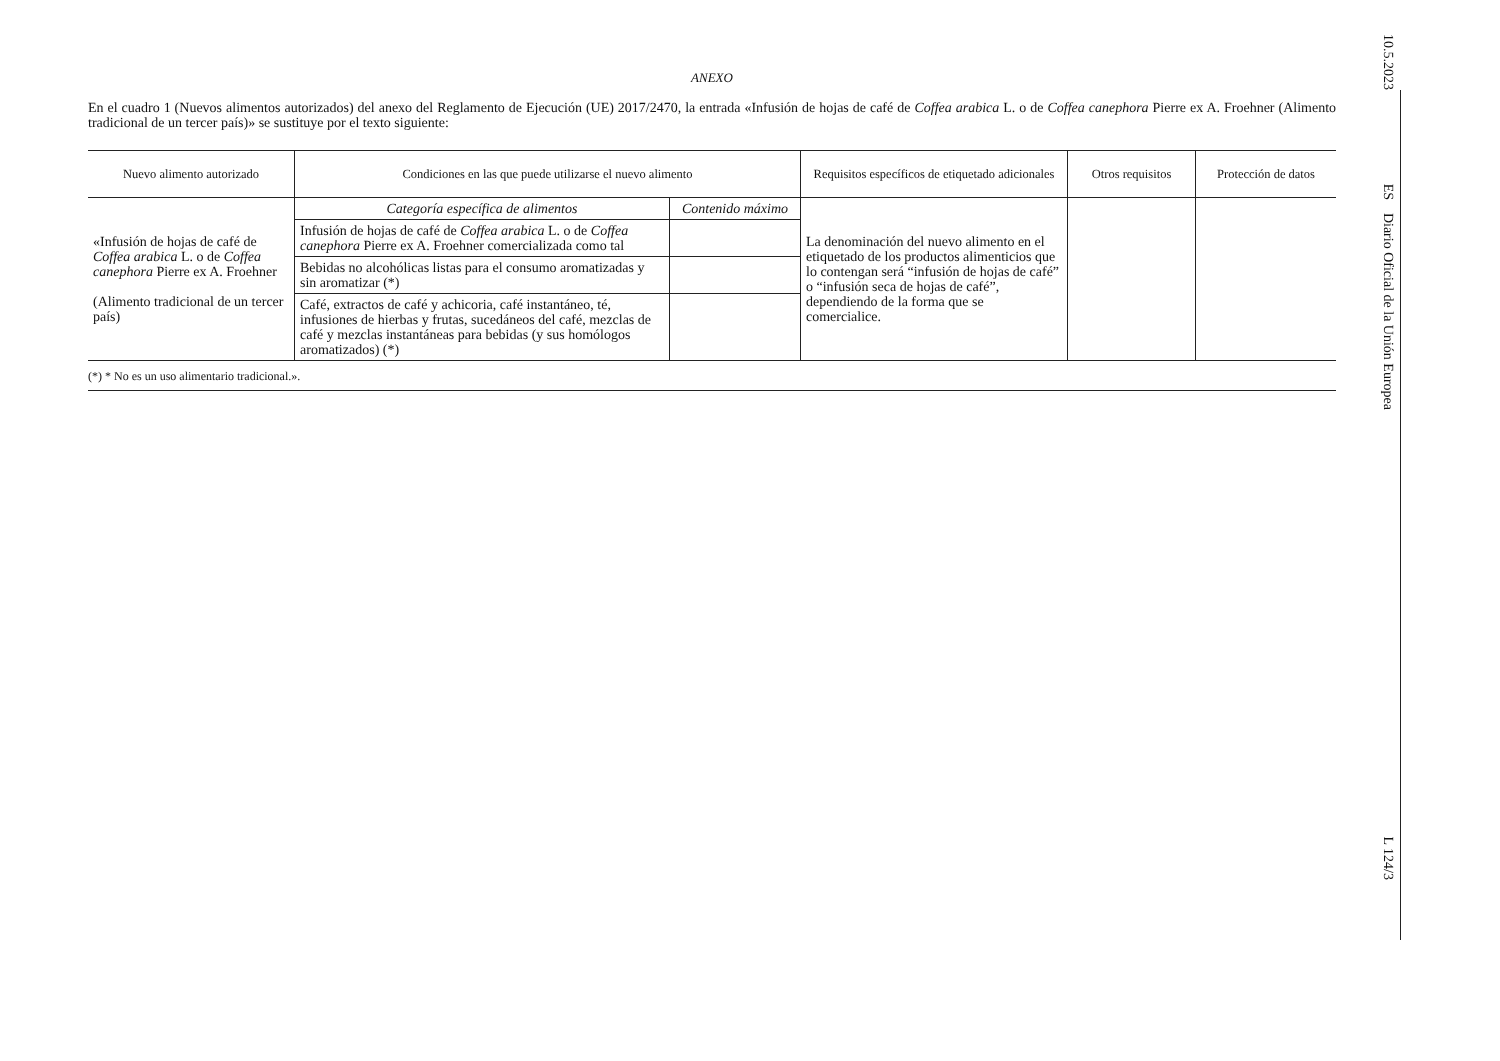ANEXO
En el cuadro 1 (Nuevos alimentos autorizados) del anexo del Reglamento de Ejecución (UE) 2017/2470, la entrada «Infusión de hojas de café de Coffea arabica L. o de Coffea canephora Pierre ex A. Froehner (Alimento tradicional de un tercer país)» se sustituye por el texto siguiente:
| Nuevo alimento autorizado | Condiciones en las que puede utilizarse el nuevo alimento | | Requisitos específicos de etiquetado adicionales | Otros requisitos | Protección de datos |
| --- | --- | --- | --- | --- | --- |
| «Infusión de hojas de café de Coffea arabica L. o de Coffea canephora Pierre ex A. Froehner (Alimento tradicional de un tercer país) | Categoría específica de alimentos | Contenido máximo | La denominación del nuevo alimento en el etiquetado de los productos alimenticios que lo contengan será “infusión de hojas de café” o “infusión seca de hojas de café”, dependiendo de la forma que se comercialice. | | |
| | Infusión de hojas de café de Coffea arabica L. o de Coffea canephora Pierre ex A. Froehner comercializada como tal | | | | |
| | Bebidas no alcohólicas listas para el consumo aromatizadas y sin aromatizar (*) | | | | |
| | Café, extractos de café y achicoria, café instantáneo, té, infusiones de hierbas y frutas, sucedáneos del café, mezclas de café y mezclas instantáneas para bebidas (y sus homólogos aromatizados) (*) | | | | |
(*) * No es un uso alimentario tradicional.».
10.5.2023
ES
Diario Oficial de la Unión Europea
L 124/3